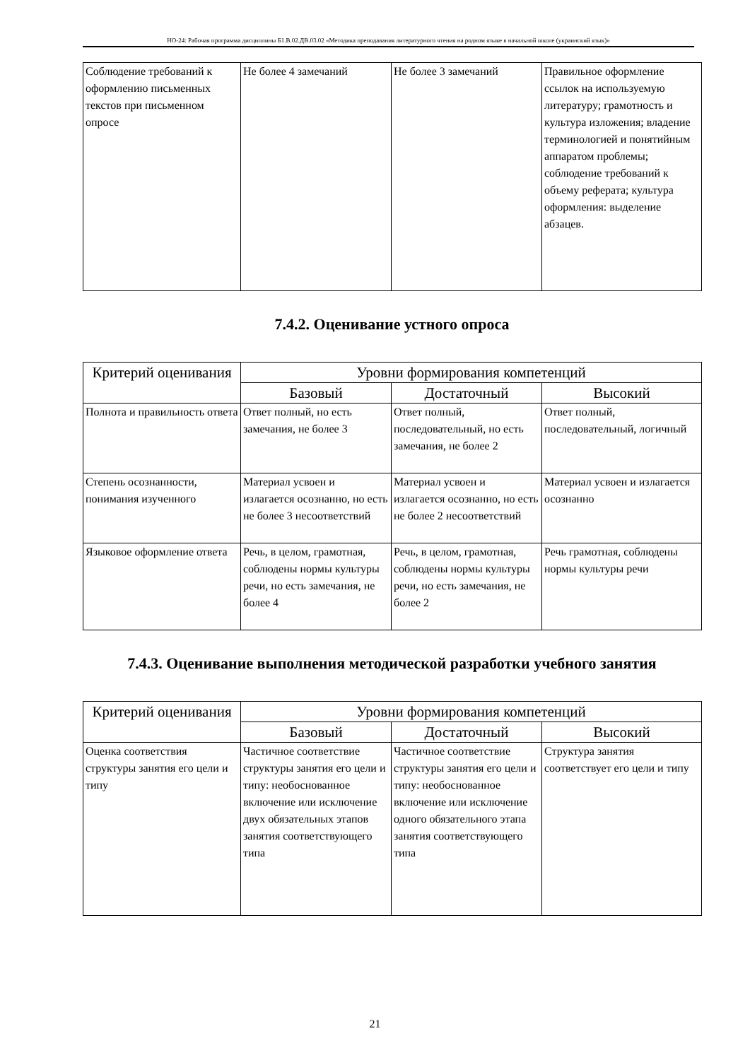НО-24: Рабочая программа дисциплины Б1.В.02.ДВ.03.02 «Методика преподавания литературного чтения на родном языке в начальной школе (украинский язык)»
| Соблюдение требований к оформлению письменных текстов при письменном опросе | Не более 4 замечаний | Не более 3 замечаний | Правильное оформление ссылок на используемую литературу; грамотность и культура изложения; владение терминологией и понятийным аппаратом проблемы; соблюдение требований к объему реферата; культура оформления: выделение абзацев. |
7.4.2. Оценивание устного опроса
| Критерий оценивания | Уровни формирования компетенций | | |
| --- | --- | --- | --- |
| | Базовый | Достаточный | Высокий |
| Полнота и правильность ответа | Ответ полный, но есть замечания, не более 3 | Ответ полный, последовательный, но есть замечания, не более 2 | Ответ полный, последовательный, логичный |
| Степень осознанности, понимания изученного | Материал усвоен и излагается осознанно, но есть не более 3 несоответствий | Материал усвоен и излагается осознанно, но есть не более 2 несоответствий | Материал усвоен и излагается осознанно |
| Языковое оформление ответа | Речь, в целом, грамотная, соблюдены нормы культуры речи, но есть замечания, не более 4 | Речь, в целом, грамотная, соблюдены нормы культуры речи, но есть замечания, не более 2 | Речь грамотная, соблюдены нормы культуры речи |
7.4.3. Оценивание выполнения методической разработки учебного занятия
| Критерий оценивания | Уровни формирования компетенций | | |
| --- | --- | --- | --- |
| | Базовый | Достаточный | Высокий |
| Оценка соответствия структуры занятия его цели и типу | Частичное соответствие структуры занятия его цели и типу: необоснованное включение или исключение двух обязательных этапов занятия соответствующего типа | Частичное соответствие структуры занятия его цели и типу: необоснованное включение или исключение одного обязательного этапа занятия соответствующего типа | Структура занятия соответствует его цели и типу |
21